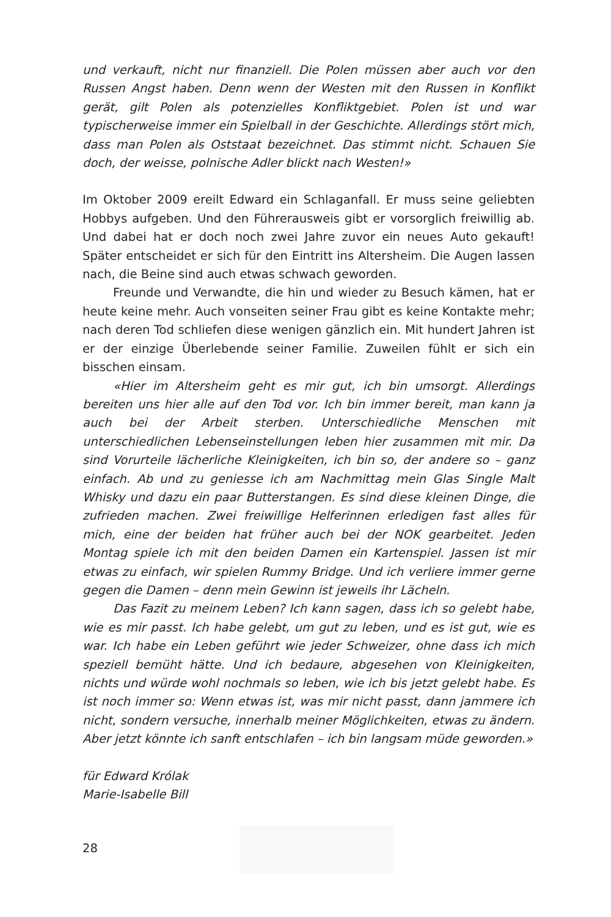und verkauft, nicht nur finanziell. Die Polen müssen aber auch vor den Russen Angst haben. Denn wenn der Westen mit den Russen in Konflikt gerät, gilt Polen als potenzielles Konfliktgebiet. Polen ist und war typischerweise immer ein Spielball in der Geschichte. Allerdings stört mich, dass man Polen als Oststaat bezeichnet. Das stimmt nicht. Schauen Sie doch, der weisse, polnische Adler blickt nach Westen!»
Im Oktober 2009 ereilt Edward ein Schlaganfall. Er muss seine geliebten Hobbys aufgeben. Und den Führerausweis gibt er vorsorglich freiwillig ab. Und dabei hat er doch noch zwei Jahre zuvor ein neues Auto gekauft! Später entscheidet er sich für den Eintritt ins Altersheim. Die Augen lassen nach, die Beine sind auch etwas schwach geworden.
Freunde und Verwandte, die hin und wieder zu Besuch kämen, hat er heute keine mehr. Auch vonseiten seiner Frau gibt es keine Kontakte mehr; nach deren Tod schliefen diese wenigen gänzlich ein. Mit hundert Jahren ist er der einzige Überlebende seiner Familie. Zuweilen fühlt er sich ein bisschen einsam.
«Hier im Altersheim geht es mir gut, ich bin umsorgt. Allerdings bereiten uns hier alle auf den Tod vor. Ich bin immer bereit, man kann ja auch bei der Arbeit sterben. Unterschiedliche Menschen mit unterschiedlichen Lebenseinstellungen leben hier zusammen mit mir. Da sind Vorurteile lächerliche Kleinigkeiten, ich bin so, der andere so – ganz einfach. Ab und zu geniesse ich am Nachmittag mein Glas Single Malt Whisky und dazu ein paar Butterstangen. Es sind diese kleinen Dinge, die zufrieden machen. Zwei freiwillige Helferinnen erledigen fast alles für mich, eine der beiden hat früher auch bei der NOK gearbeitet. Jeden Montag spiele ich mit den beiden Damen ein Kartenspiel. Jassen ist mir etwas zu einfach, wir spielen Rummy Bridge. Und ich verliere immer gerne gegen die Damen – denn mein Gewinn ist jeweils ihr Lächeln.
Das Fazit zu meinem Leben? Ich kann sagen, dass ich so gelebt habe, wie es mir passt. Ich habe gelebt, um gut zu leben, und es ist gut, wie es war. Ich habe ein Leben geführt wie jeder Schweizer, ohne dass ich mich speziell bemüht hätte. Und ich bedaure, abgesehen von Kleinigkeiten, nichts und würde wohl nochmals so leben, wie ich bis jetzt gelebt habe. Es ist noch immer so: Wenn etwas ist, was mir nicht passt, dann jammere ich nicht, sondern versuche, innerhalb meiner Möglichkeiten, etwas zu ändern. Aber jetzt könnte ich sanft entschlafen – ich bin langsam müde geworden.»
für Edward Królak
Marie-Isabelle Bill
28